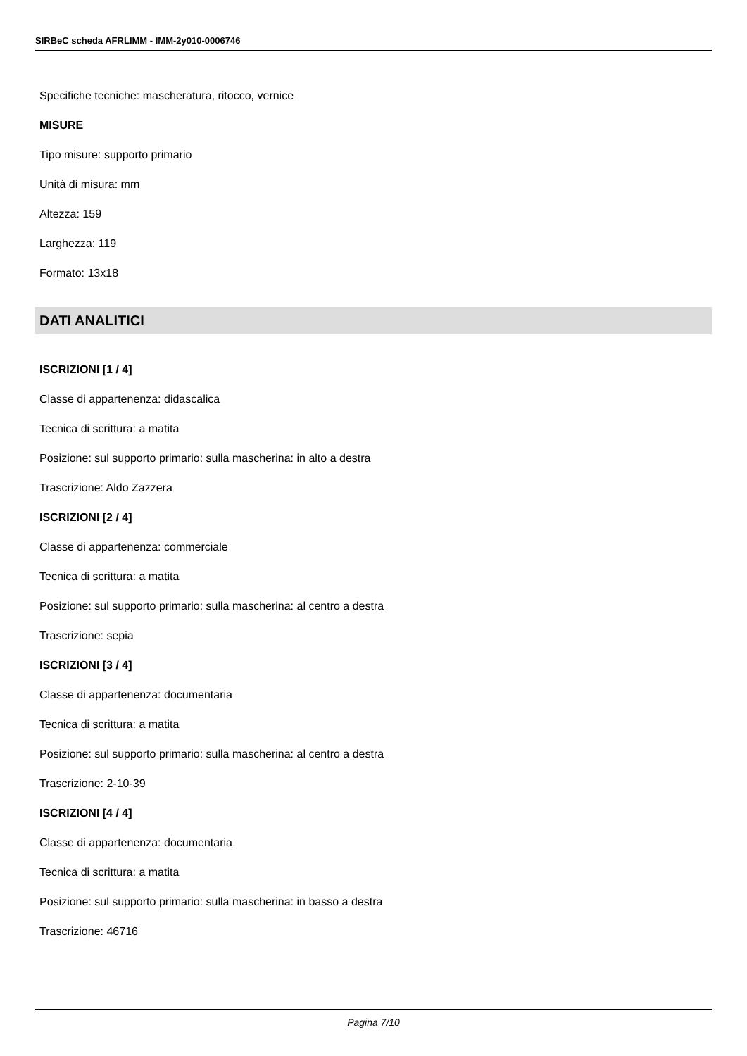SIRBeC scheda AFRLIMM - IMM-2y010-0006746
Specifiche tecniche: mascheratura, ritocco, vernice
MISURE
Tipo misure: supporto primario
Unità di misura: mm
Altezza: 159
Larghezza: 119
Formato: 13x18
DATI ANALITICI
ISCRIZIONI [1 / 4]
Classe di appartenenza: didascalica
Tecnica di scrittura: a matita
Posizione: sul supporto primario: sulla mascherina: in alto a destra
Trascrizione: Aldo Zazzera
ISCRIZIONI [2 / 4]
Classe di appartenenza: commerciale
Tecnica di scrittura: a matita
Posizione: sul supporto primario: sulla mascherina: al centro a destra
Trascrizione: sepia
ISCRIZIONI [3 / 4]
Classe di appartenenza: documentaria
Tecnica di scrittura: a matita
Posizione: sul supporto primario: sulla mascherina: al centro a destra
Trascrizione: 2-10-39
ISCRIZIONI [4 / 4]
Classe di appartenenza: documentaria
Tecnica di scrittura: a matita
Posizione: sul supporto primario: sulla mascherina: in basso a destra
Trascrizione: 46716
Pagina 7/10